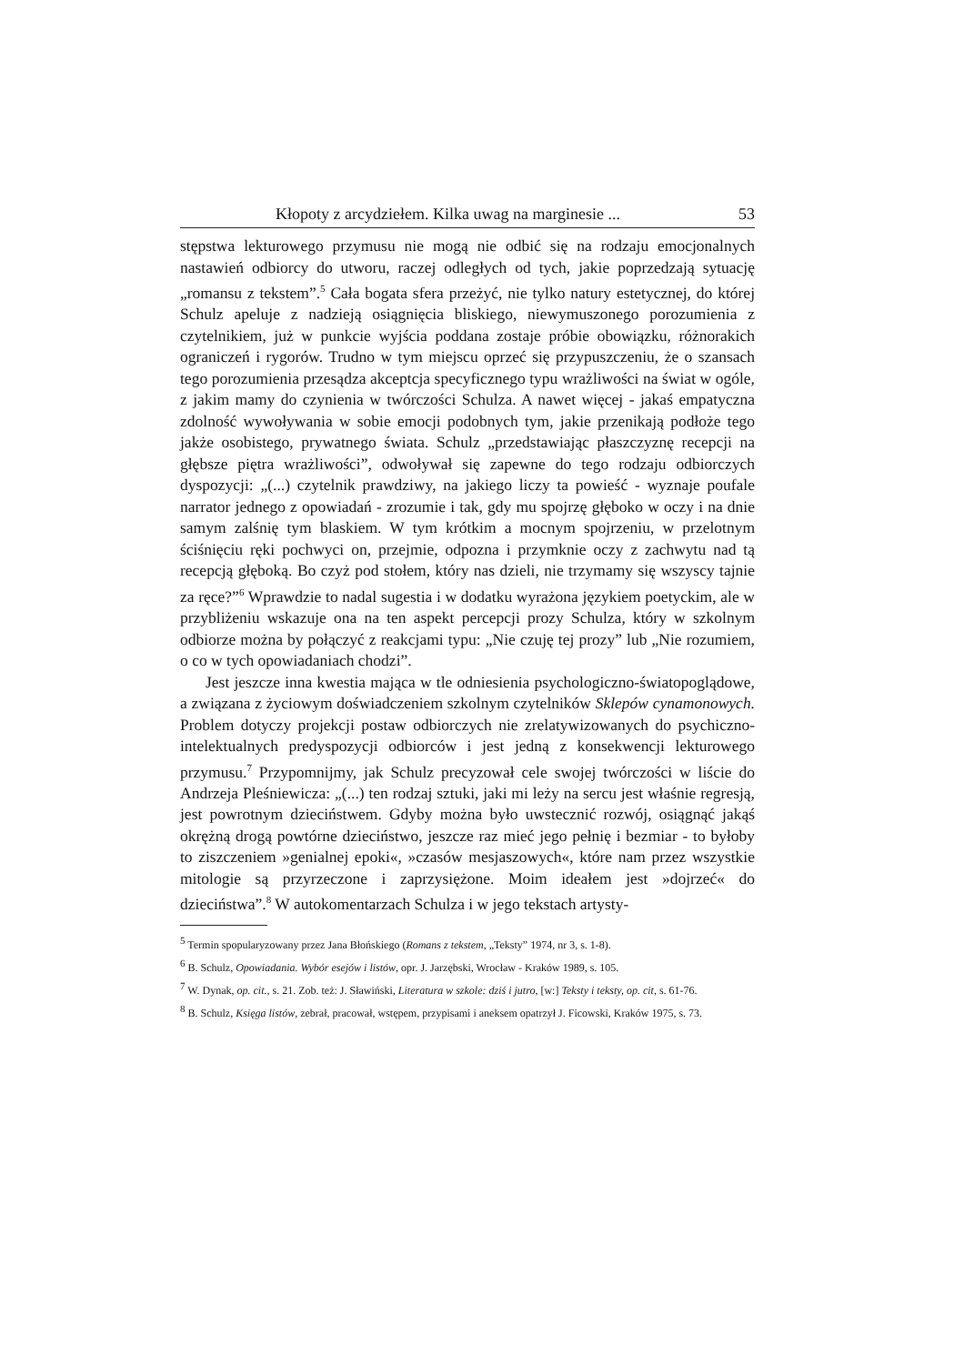Kłopoty z arcydziełem. Kilka uwag na marginesie ... 53
stępstwa lekturowego przymusu nie mogą nie odbić się na rodzaju emocjonalnych nastawień odbiorcy do utworu, raczej odległych od tych, jakie poprzedzają sytuację „romansu z tekstem”.<sup>5</sup> Cała bogata sfera przeżyć, nie tylko natury estetycznej, do której Schulz apeluje z nadzieją osiągnięcia bliskiego, niewymuszonego porozumienia z czytelnikiem, już w punkcie wyjścia poddana zostaje próbie obowiązku, różnorakich ograniczeń i rygorów. Trudno w tym miejscu oprzeć się przypuszczeniu, że o szansach tego porozumienia przesądza akceptcja specyficznego typu wrażliwości na świat w ogóle, z jakim mamy do czynienia w twórczości Schulza. A nawet więcej - jakaś empatyczna zdolność wywoływania w sobie emocji podobnych tym, jakie przenikają podłoże tego jakże osobistego, prywatnego świata. Schulz „przedstawiając płaszczyznę recepcji na głębsze piętra wrażliwości”, odwoływał się zapewne do tego rodzaju odbiorczych dyspozycji: „(...) czytelnik prawdziwy, na jakiego liczy ta powieść - wyznaje poufale narrator jednego z opowiadań - zrozumie i tak, gdy mu spojrzę głęboko w oczy i na dnie samym zalśnię tym blaskiem. W tym krótkim a mocnym spojrzeniu, w przelotnym ściśnięciu ręki pochwyci on, przejmie, odpozna i przymknie oczy z zachwytu nad tą recepcją głęboką. Bo czyż pod stołem, który nas dzieli, nie trzymamy się wszyscy tajnie za ręce?”<sup>6</sup> Wprawdzie to nadal sugestia i w dodatku wyrażona językiem poetyckim, ale w przybliżeniu wskazuje ona na ten aspekt percepcji prozy Schulza, który w szkolnym odbiorze można by połączyć z reakcjami typu: „Nie czuję tej prozy” lub „Nie rozumiem, o co w tych opowiadaniach chodzi”.
Jest jeszcze inna kwestia mająca w tle odniesienia psychologiczno-światopoglądowe, a związana z życiowym doświadczeniem szkolnym czytelników Sklepów cynamonowych. Problem dotyczy projekcji postaw odbiorczych nie zrelatywizowanych do psychiczno-intelektualnych predyspozycji odbiorców i jest jedną z konsekwencji lekturowego przymusu.<sup>7</sup> Przypomnijmy, jak Schulz precyzował cele swojej twórczości w liście do Andrzeja Pleśniewicza: „(...) ten rodzaj sztuki, jaki mi leży na sercu jest właśnie regresją, jest powrotnym dzieciństwem. Gdyby można było uwstecznić rozwój, osiągnąć jakąś okrężną drogą powtórne dzieciństwo, jeszcze raz mieć jego pełnię i bezmiar - to byłoby to ziszczeniem »genialnej epoki«, »czasów mesjaszowych«, które nam przez wszystkie mitologie są przyrzeczone i zaprzysiężone. Moim ideałem jest »dojrzeć« do dzieciństwa”.<sup>8</sup> W autokomentarzach Schulza i w jego tekstach artysty-
<sup>5</sup> Termin spopularyzowany przez Jana Błońskiego (Romans z tekstem, „Teksty” 1974, nr 3, s. 1-8).
<sup>6</sup> B. Schulz, Opowiadania. Wybór esejów i listów, opr. J. Jarzębski, Wrocław - Kraków 1989, s. 105.
<sup>7</sup> W. Dynak, op. cit., s. 21. Zob. też: J. Sławiński, Literatura w szkole: dziś i jutro, [w:] Teksty i teksty, op. cit, s. 61-76.
<sup>8</sup> B. Schulz, Księga listów, zebrał, pracował, wstępem, przypisami i aneksem opatrzył J. Ficowski, Kraków 1975, s. 73.